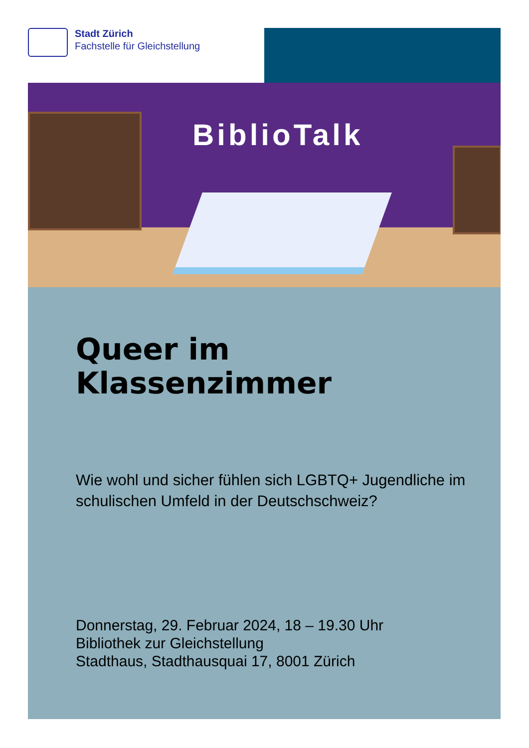Stadt Zürich
Fachstelle für Gleichstellung
BiblioTalk
Queer im
Klassenzimmer
Wie wohl und sicher fühlen sich LGBTQ+ Jugendliche im schulischen Umfeld in der Deutschschweiz?
Donnerstag, 29. Februar 2024, 18 – 19.30 Uhr
Bibliothek zur Gleichstellung
Stadthaus, Stadthausquai 17, 8001 Zürich